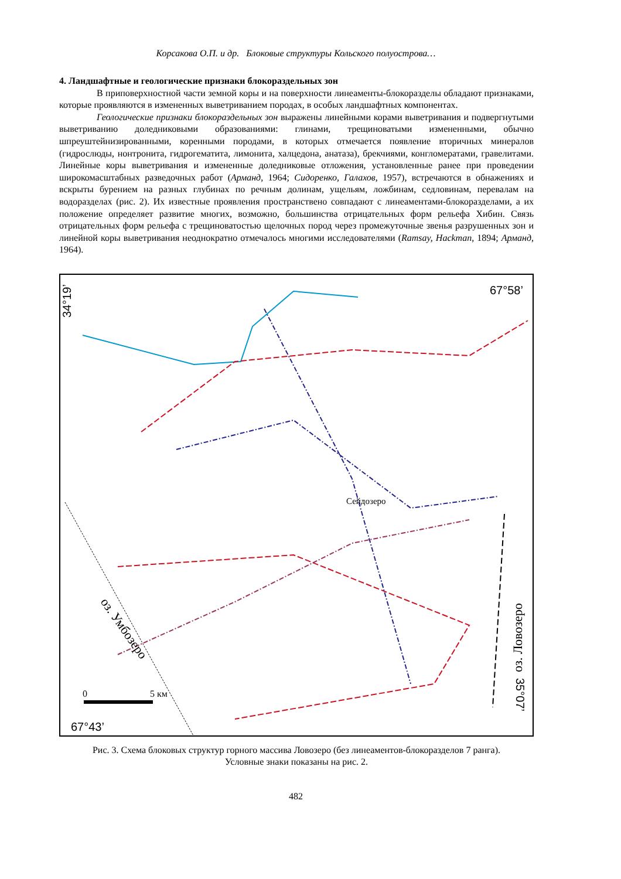Корсакова О.П. и др. Блоковые структуры Кольского полуострова…
4. Ландшафтные и геологические признаки блокораздельных зон
В приповерхностной части земной коры и на поверхности линеаменты-блокоразделы обладают признаками, которые проявляются в измененных выветриванием породах, в особых ландшафтных компонентах.
Геологические признаки блокораздельных зон выражены линейными корами выветривания и подвергнутыми выветриванию доледниковыми образованиями: глинами, трещиноватыми измененными, обычно шпреуштейнизированными, коренными породами, в которых отмечается появление вторичных минералов (гидрослюды, нонтронита, гидрогематита, лимонита, халцедона, анатаза), брекчиями, конгломератами, гравелитами. Линейные коры выветривания и измененные доледниковые отложения, установленные ранее при проведении широкомасштабных разведочных работ (Арманд, 1964; Сидоренко, Галахов, 1957), встречаются в обнажениях и вскрыты бурением на разных глубинах по речным долинам, ущельям, ложбинам, седловинам, перевалам на водоразделах (рис. 2). Их известные проявления пространствено совпадают с линеаментами-блокоразделами, а их положение определяет развитие многих, возможно, большинства отрицательных форм рельефа Хибин. Связь отрицательных форм рельефа с трещиноватостью щелочных пород через промежуточные звенья разрушенных зон и линейной коры выветривания неоднократно отмечалось многими исследователями (Ramsay, Hackman, 1894; Арманд, 1964).
34°19’
67°58’
Сейдозеро
оз. Ловозеро
оз. Умбозеро
0
5 км
67°43’
35°07’
Рис. 3. Схема блоковых структур горного массива Ловозеро (без линеаментов-блокоразделов 7 ранга).
Условные знаки показаны на рис. 2.
482